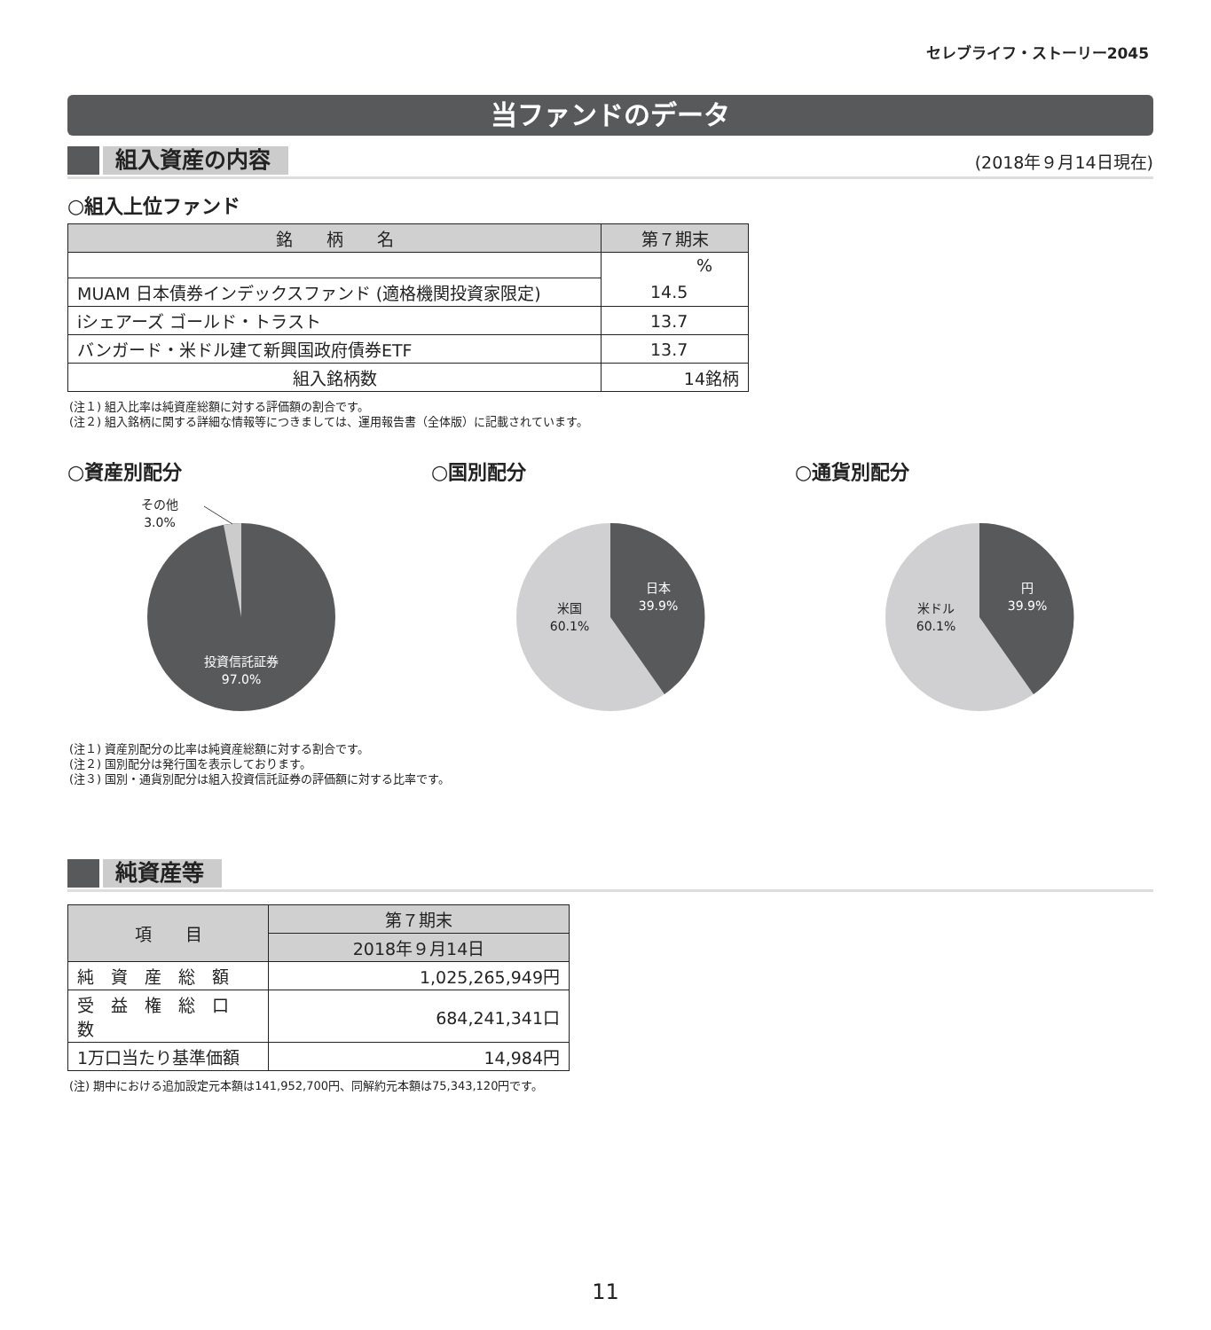セレブライフ・ストーリー2045
当ファンドのデータ
組入資産の内容
(2018年９月14日現在)
○組入上位ファンド
| 銘 柄 名 | 第７期末 |
| --- | --- |
| | % |
| MUAM 日本債券インデックスファンド (適格機関投資家限定) | 14.5 |
| iシェアーズ ゴールド・トラスト | 13.7 |
| バンガード・米ドル建て新興国政府債券ETF | 13.7 |
| 組入銘柄数 | 14銘柄 |
(注１) 組入比率は純資産総額に対する評価額の割合です。
(注２) 組入銘柄に関する詳細な情報等につきましては、運用報告書（全体版）に記載されています。
○資産別配分 ○国別配分 ○通貨別配分
その他
3.0%
投資信託証券
97.0%
日本
39.9%
米国
60.1%
円
39.9%
米ドル
60.1%
(注１) 資産別配分の比率は純資産総額に対する割合です。
(注２) 国別配分は発行国を表示しております。
(注３) 国別・通貨別配分は組入投資信託証券の評価額に対する比率です。
純資産等
| 項 目 | 第７期末 |
| --- | --- |
| | 2018年９月14日 |
| 純 資 産 総 額 | 1,025,265,949円 |
| 受 益 権 総 口 数 | 684,241,341口 |
| 1万口当たり基準価額 | 14,984円 |
(注) 期中における追加設定元本額は141,952,700円、同解約元本額は75,343,120円です。
11